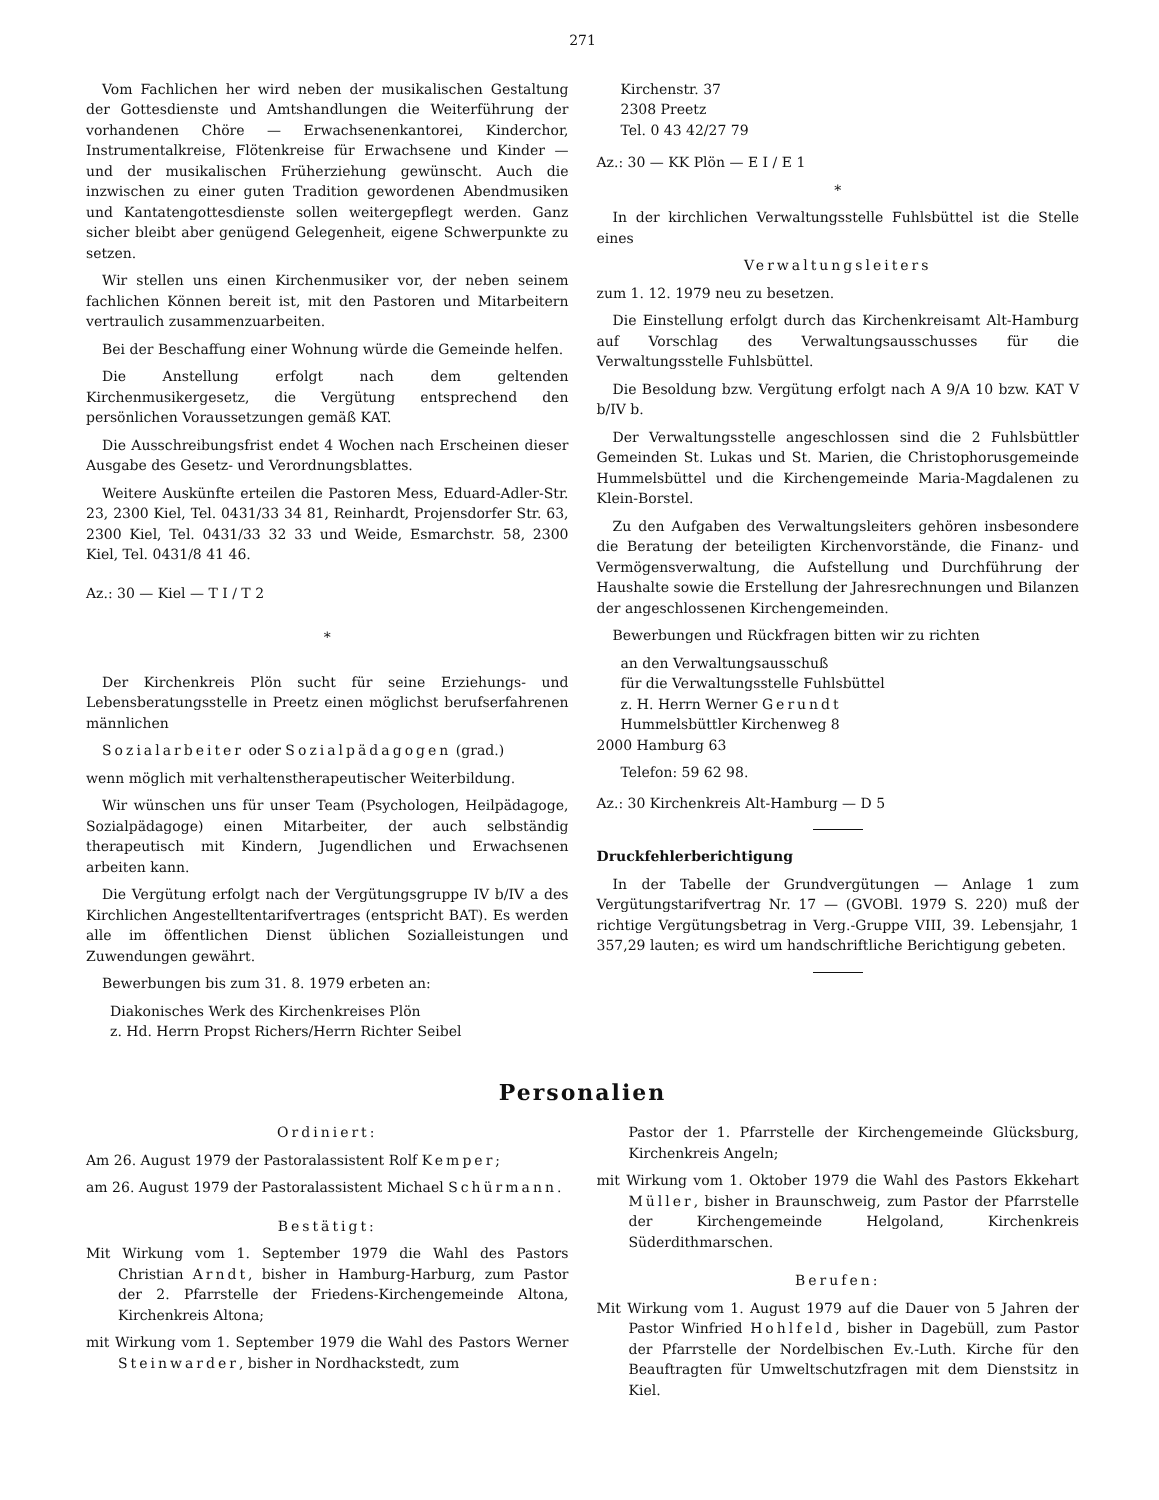271
Vom Fachlichen her wird neben der musikalischen Gestaltung der Gottesdienste und Amtshandlungen die Weiterführung der vorhandenen Chöre — Erwachsenenkantorei, Kinderchor, Instrumentalkreise, Flötenkreise für Erwachsene und Kinder — und der musikalischen Früherziehung gewünscht. Auch die inzwischen zu einer guten Tradition gewordenen Abendmusiken und Kantatengottesdienste sollen weitergepflegt werden. Ganz sicher bleibt aber genügend Gelegenheit, eigene Schwerpunkte zu setzen.
Wir stellen uns einen Kirchenmusiker vor, der neben seinem fachlichen Können bereit ist, mit den Pastoren und Mitarbeitern vertraulich zusammenzuarbeiten.
Bei der Beschaffung einer Wohnung würde die Gemeinde helfen.
Die Anstellung erfolgt nach dem geltenden Kirchenmusikergesetz, die Vergütung entsprechend den persönlichen Voraussetzungen gemäß KAT.
Die Ausschreibungsfrist endet 4 Wochen nach Erscheinen dieser Ausgabe des Gesetz- und Verordnungsblattes.
Weitere Auskünfte erteilen die Pastoren Mess, Eduard-Adler-Str. 23, 2300 Kiel, Tel. 0431/33 34 81, Reinhardt, Projensdorfer Str. 63, 2300 Kiel, Tel. 0431/33 32 33 und Weide, Esmarchstr. 58, 2300 Kiel, Tel. 0431/8 41 46.
Az.: 30 — Kiel — T I / T 2
*
Der Kirchenkreis Plön sucht für seine Erziehungs- und Lebensberatungsstelle in Preetz einen möglichst berufserfahrenen männlichen
Sozialarbeiter oder Sozialpädagogen (grad.)
wenn möglich mit verhaltenstherapeutischer Weiterbildung.
Wir wünschen uns für unser Team (Psychologen, Heilpädagoge, Sozialpädagoge) einen Mitarbeiter, der auch selbständig therapeutisch mit Kindern, Jugendlichen und Erwachsenen arbeiten kann.
Die Vergütung erfolgt nach der Vergütungsgruppe IV b/IV a des Kirchlichen Angestelltentarifvertrages (entspricht BAT). Es werden alle im öffentlichen Dienst üblichen Sozialleistungen und Zuwendungen gewährt.
Bewerbungen bis zum 31. 8. 1979 erbeten an:
Diakonisches Werk des Kirchenkreises Plön
z. Hd. Herrn Propst Richers/Herrn Richter Seibel
Kirchenstr. 37
2308 Preetz
Tel. 0 43 42/27 79
Az.: 30 — KK Plön — E I / E 1
*
In der kirchlichen Verwaltungsstelle Fuhlsbüttel ist die Stelle eines
Verwaltungsleiters
zum 1. 12. 1979 neu zu besetzen.
Die Einstellung erfolgt durch das Kirchenkreisamt Alt-Hamburg auf Vorschlag des Verwaltungsausschusses für die Verwaltungsstelle Fuhlsbüttel.
Die Besoldung bzw. Vergütung erfolgt nach A 9/A 10 bzw. KAT V b/IV b.
Der Verwaltungsstelle angeschlossen sind die 2 Fuhlsbüttler Gemeinden St. Lukas und St. Marien, die Christophorusgemeinde Hummelsbüttel und die Kirchengemeinde Maria-Magdalenen zu Klein-Borstel.
Zu den Aufgaben des Verwaltungsleiters gehören insbesondere die Beratung der beteiligten Kirchenvorstände, die Finanz- und Vermögensverwaltung, die Aufstellung und Durchführung der Haushalte sowie die Erstellung der Jahresrechnungen und Bilanzen der angeschlossenen Kirchengemeinden.
Bewerbungen und Rückfragen bitten wir zu richten
an den Verwaltungsausschuß
für die Verwaltungsstelle Fuhlsbüttel
z. H. Herrn Werner Gerundt
Hummelsbüttler Kirchenweg 8
2000 Hamburg 63
Telefon: 59 62 98.
Az.: 30 Kirchenkreis Alt-Hamburg — D 5
Druckfehlerberichtigung
In der Tabelle der Grundvergütungen — Anlage 1 zum Vergütungstarifvertrag Nr. 17 — (GVOBl. 1979 S. 220) muß der richtige Vergütungsbetrag in Verg.-Gruppe VIII, 39. Lebensjahr, 1 357,29 lauten; es wird um handschriftliche Berichtigung gebeten.
Personalien
Ordiniert:
Am 26. August 1979 der Pastoralassistent Rolf Kemper;
am 26. August 1979 der Pastoralassistent Michael Schürmann.
Bestätigt:
Mit Wirkung vom 1. September 1979 die Wahl des Pastors Christian Arndt, bisher in Hamburg-Harburg, zum Pastor der 2. Pfarrstelle der Friedens-Kirchengemeinde Altona, Kirchenkreis Altona;
mit Wirkung vom 1. September 1979 die Wahl des Pastors Werner Steinwarder, bisher in Nordhackstedt, zum
Pastor der 1. Pfarrstelle der Kirchengemeinde Glücksburg, Kirchenkreis Angeln;
mit Wirkung vom 1. Oktober 1979 die Wahl des Pastors Ekkehart Müller, bisher in Braunschweig, zum Pastor der Pfarrstelle der Kirchengemeinde Helgoland, Kirchenkreis Süderdithmarschen.
Berufen:
Mit Wirkung vom 1. August 1979 auf die Dauer von 5 Jahren der Pastor Winfried Hohlfeld, bisher in Dagebüll, zum Pastor der Pfarrstelle der Nordelbischen Ev.-Luth. Kirche für den Beauftragten für Umweltschutzfragen mit dem Dienstsitz in Kiel.